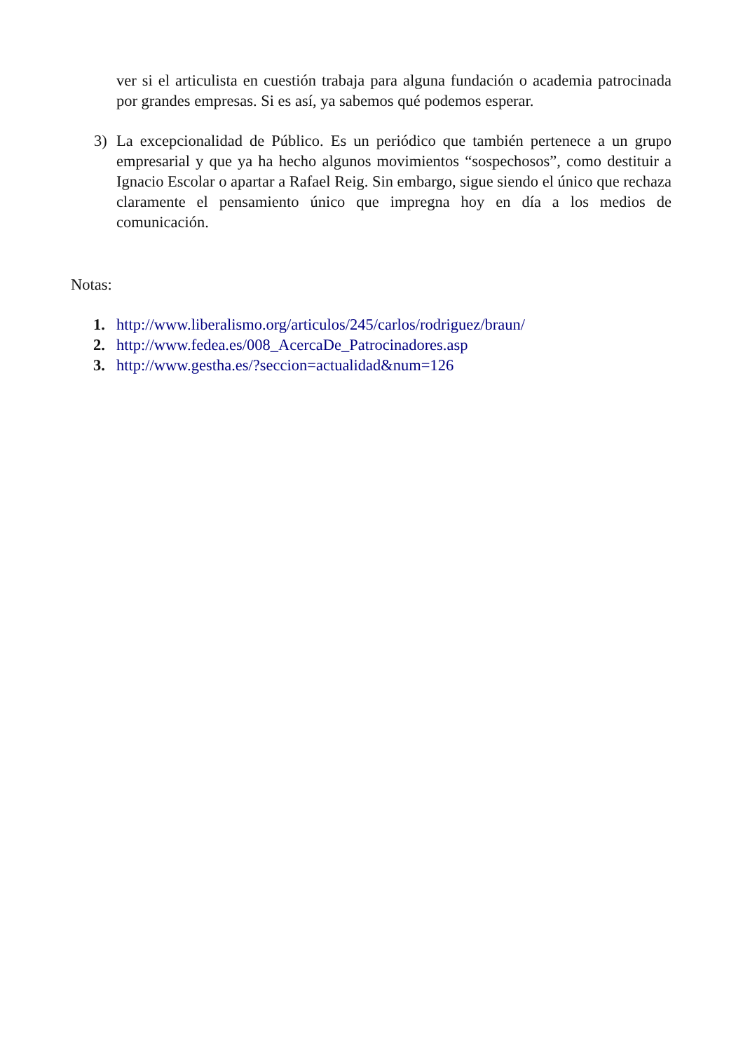ver si el articulista en cuestión trabaja para alguna fundación o academia patrocinada por grandes empresas. Si es así, ya sabemos qué podemos esperar.
3) La excepcionalidad de Público. Es un periódico que también pertenece a un grupo empresarial y que ya ha hecho algunos movimientos “sospechosos”, como destituir a Ignacio Escolar o apartar a Rafael Reig. Sin embargo, sigue siendo el único que rechaza claramente el pensamiento único que impregna hoy en día a los medios de comunicación.
Notas:
1. http://www.liberalismo.org/articulos/245/carlos/rodriguez/braun/
2. http://www.fedea.es/008_AcercaDe_Patrocinadores.asp
3. http://www.gestha.es/?seccion=actualidad&num=126